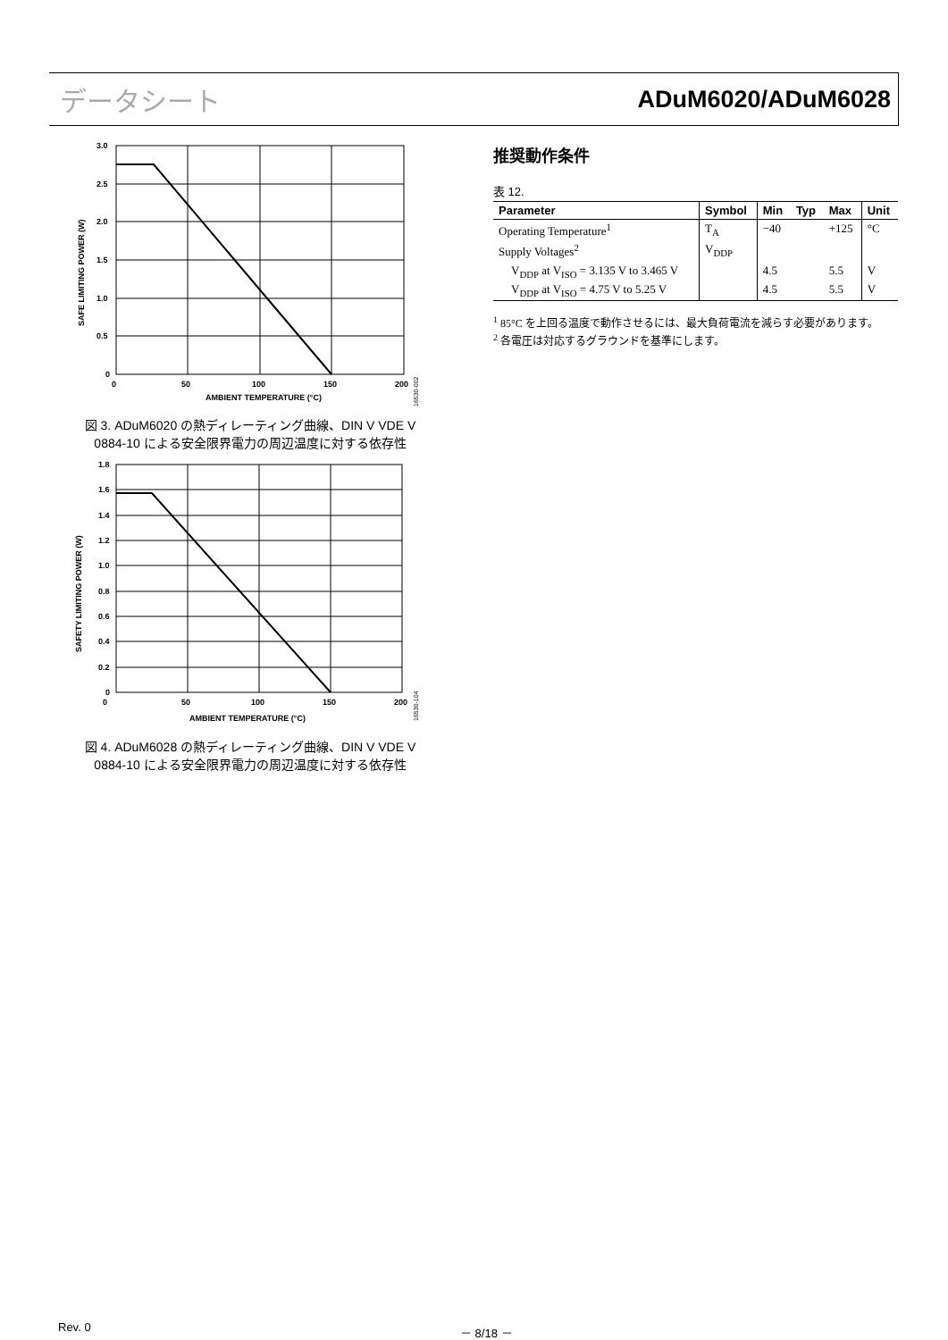データシート ADuM6020/ADuM6028
3.0
2.5
2.0
1.5
1.0
0.5
0
0
50
100
150
200
AMBIENT TEMPERATURE (°C)
SAFE LIMITING POWER (W)
16530-002
図 3. ADuM6020 の熱ディレーティング曲線、DIN V VDE V 0884-10 による安全限界電力の周辺温度に対する依存性
1.8
1.6
1.4
1.2
1.0
0.8
0.6
0.4
0.2
0
0
50
100
150
200
AMBIENT TEMPERATURE (°C)
SAFETY LIMITING POWER (W)
16530-104
図 4. ADuM6028 の熱ディレーティング曲線、DIN V VDE V 0884-10 による安全限界電力の周辺温度に対する依存性
推奨動作条件
表 12.
| Parameter | Symbol | Min | Typ | Max | Unit |
| --- | --- | --- | --- | --- | --- |
| Operating Temperature<sup>1</sup> | T<sub>A</sub> | −40 | | +125 | °C |
| Supply Voltages<sup>2</sup> | V<sub>DDP</sub> | | | | |
| V<sub>DDP</sub> at V<sub>ISO</sub> = 3.135 V to 3.465 V | | 4.5 | | 5.5 | V |
| V<sub>DDP</sub> at V<sub>ISO</sub> = 4.75 V to 5.25 V | | 4.5 | | 5.5 | V |
<sup>1</sup> 85°C を上回る温度で動作させるには、最大負荷電流を減らす必要があります。
<sup>2</sup> 各電圧は対応するグラウンドを基準にします。
Rev. 0 － 8/18 －